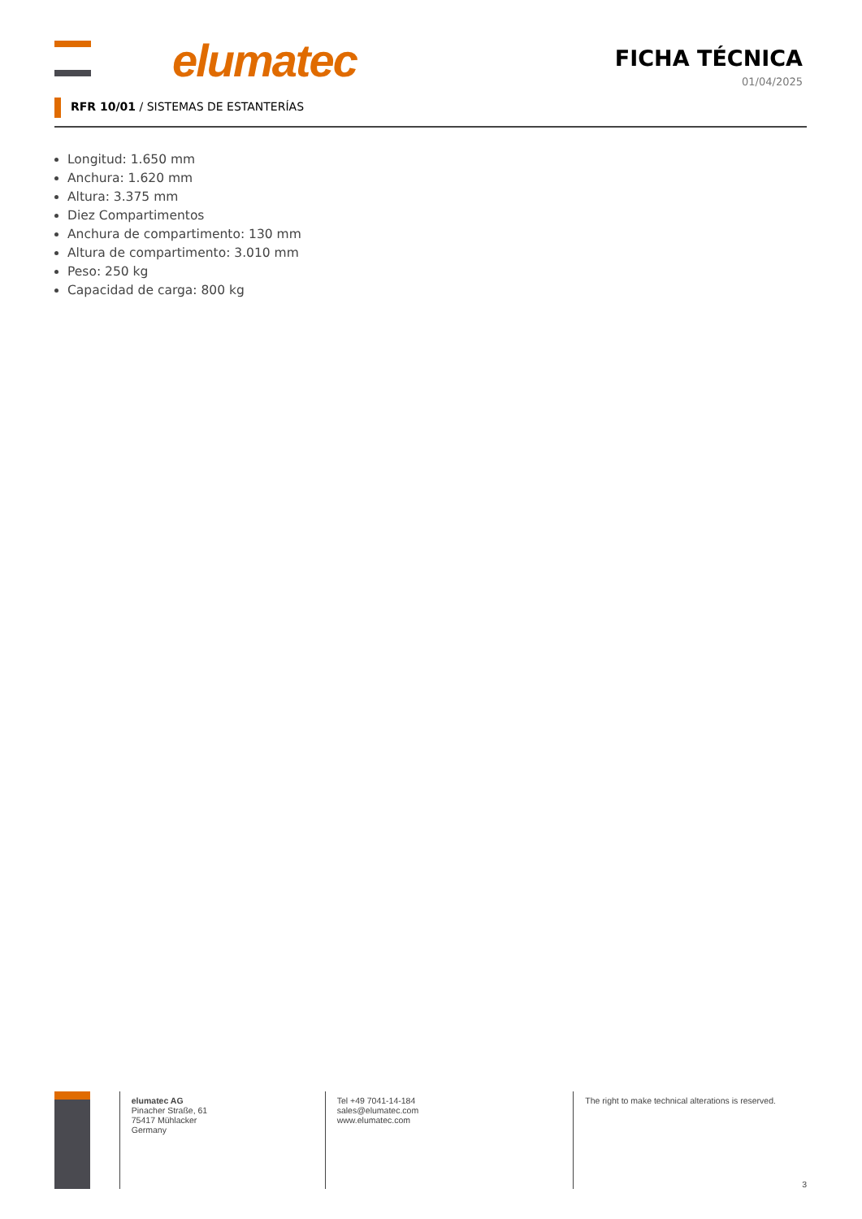elumatec
FICHA TÉCNICA
01/04/2025
RFR 10/01 / SISTEMAS DE ESTANTERÍAS
Longitud: 1.650 mm
Anchura: 1.620 mm
Altura: 3.375 mm
Diez Compartimentos
Anchura de compartimento: 130 mm
Altura de compartimento: 3.010 mm
Peso: 250 kg
Capacidad de carga: 800 kg
elumatec AG
Pinacher Straße, 61
75417 Mühlacker
Germany
Tel +49 7041-14-184
sales@elumatec.com
www.elumatec.com
The right to make technical alterations is reserved.
3